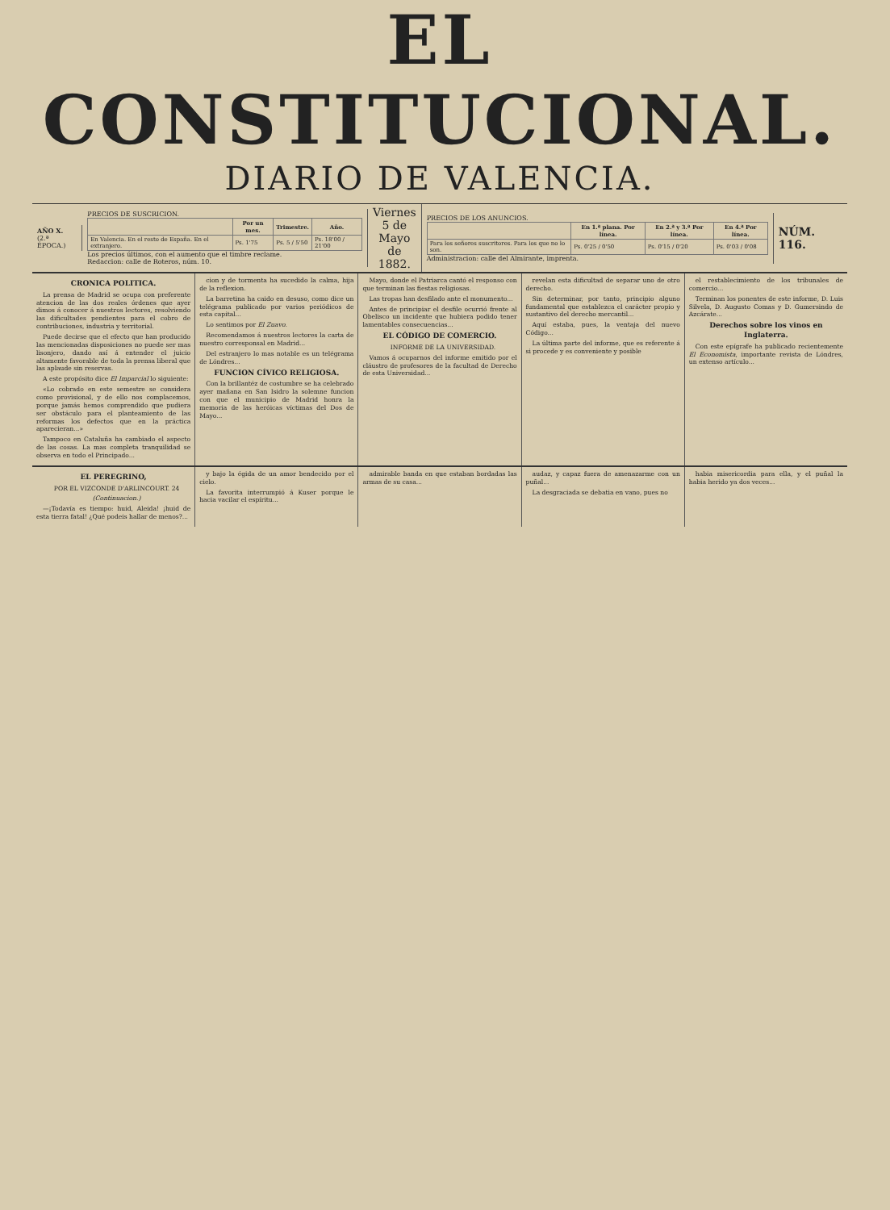EL CONSTITUCIONAL.
DIARIO DE VALENCIA.
AÑO X.
(2.ª ÉPOCA.)
PRECIOS DE SUSCRICION.
| | Por un mes. | Trimestre. | Año. |
| --- | --- | --- | --- |
| En Valencia. En el resto de España. En el extranjero. | Ps. 1'75 | Ps. 5 / 5'50 | Ps. 18'00 / 21'00 |
Los precios últimos, con el aumento que el timbre reclame.
Redaccion: calle de Roteros, núm. 10.
Viernes 5 de Mayo de 1882.
PRECIOS DE LOS ANUNCIOS.
| | En 1.ª plana. Por línea. | En 2.ª y 3.ª Por línea. | En 4.ª Por línea. |
| --- | --- | --- | --- |
| Para los señores suscritores. Para los que no lo son. | Ps. 0'25 / 0'50 | Ps. 0'15 / 0'20 | Ps. 0'03 / 0'08 |
Administracion: calle del Almirante, imprenta.
NÚM. 116.
CRONICA POLITICA.
La prensa de Madrid se ocupa con preferente atencion de las dos reales órdenes que ayer dimos á conocer á nuestros lectores, resolviendo las dificultades pendientes para el cobro de contribuciones, industria y territorial.
Puede decirse que el efecto que han producido las mencionadas disposiciones no puede ser mas lisonjero, dando así á entender el juicio altamente favorable de toda la prensa liberal que las aplaude sin reservas.
A este propósito dice El Imparcial lo siguiente:
«Lo cobrado en este semestre se considera como provisional, y de ello nos complacemos, porque jamás hemos comprendido que pudiera ser obstáculo para el planteamiento de las reformas los defectos que en la práctica aparecieran...»
Tampoco en Cataluña ha cambiado el aspecto de las cosas. La mas completa tranquilidad se observa en todo el Principado...
cion y de tormenta ha sucedido la calma, hija de la reflexion.
La barretina ha caido en desuso, como dice un telégrama publicado por varios periódicos de esta capital...
Lo sentimos por El Zuavo.
Recomendamos á nuestros lectores la carta de nuestro corresponsal en Madrid...
Del estranjero lo mas notable es un telégrama de Lóndres...
FUNCION CÍVICO RELIGIOSA.
Con la brillantéz de costumbre se ha celebrado ayer mañana en San Isidro la solemne funcion con que el municipio de Madrid honra la memoria de las heróicas víctimas del Dos de Mayo...
Mayo, donde el Patriarca cantó el responso con que terminan las fiestas religiosas.
Las tropas han desfilado ante el monumento...
Antes de principiar el desfile ocurrió frente al Obelisco un incidente que hubiera podido tener lamentables consecuencias...
EL CÓDIGO DE COMERCIO.
INFORME DE LA UNIVERSIDAD.
Vamos á ocuparnos del informe emitido por el cláustro de profesores de la facultad de Derecho de esta Universidad...
revelan esta dificultad de separar uno de otro derecho.
Sin determinar, por tanto, principio alguno fundamental que establezca el carácter propio y sustantivo del derecho mercantil...
Aquí estaba, pues, la ventaja del nuevo Código...
La última parte del informe, que es referente á si procede y es conveniente y posible
el restablecimiento de los tribunales de comercio...
Terminan los ponentes de este informe, D. Luis Silvela, D. Augusto Comas y D. Gumersindo de Azcárate...
Derechos sobre los vinos en Inglaterra.
Con este epígrafe ha publicado recientemente El Economista, importante revista de Lóndres, un extenso artículo...
EL PEREGRINO,
POR EL VIZCONDE D'ARLINCOURT. 24
(Continuacion.)
—¡Todavía es tiempo: huid, Aleida! ¡huid de esta tierra fatal! ¿Qué podeis hallar de menos?...
y bajo la égida de un amor bendecido por el cielo.
La favorita interrumpió á Kuser porque le hacia vacilar el espíritu...
admirable banda en que estaban bordadas las armas de su casa...
audaz, y capaz fuera de amenazarme con un puñal...
La desgraciada se debatia en vano, pues no
habia misericordia para ella, y el puñal la habia herido ya dos veces...